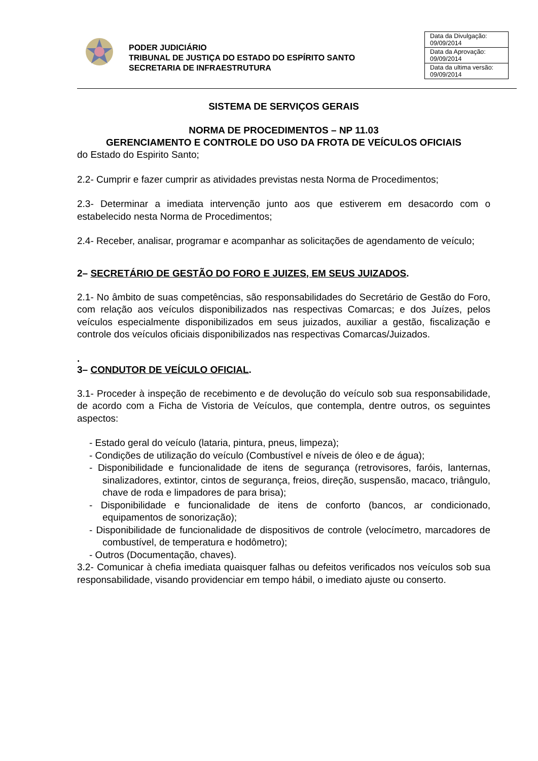PODER JUDICIÁRIO
TRIBUNAL DE JUSTIÇA DO ESTADO DO ESPÍRITO SANTO
SECRETARIA DE INFRAESTRUTURA
| Data da Divulgação: 09/09/2014 |
| Data da Aprovação: 09/09/2014 |
| Data da ultima versão: 09/09/2014 |
SISTEMA DE SERVIÇOS GERAIS
NORMA DE PROCEDIMENTOS – NP 11.03
GERENCIAMENTO E CONTROLE DO USO DA FROTA DE VEÍCULOS OFICIAIS
do Estado do Espirito Santo;
2.2- Cumprir e fazer cumprir as atividades previstas nesta Norma de Procedimentos;
2.3- Determinar a imediata intervenção junto aos que estiverem em desacordo com o estabelecido nesta Norma de Procedimentos;
2.4- Receber, analisar, programar e acompanhar as solicitações de agendamento de veículo;
2– SECRETÁRIO DE GESTÃO DO FORO E JUIZES, EM SEUS JUIZADOS.
2.1- No âmbito de suas competências, são responsabilidades do Secretário de Gestão do Foro, com relação aos veículos disponibilizados nas respectivas Comarcas; e dos Juízes, pelos veículos especialmente disponibilizados em seus juizados, auxiliar a gestão, fiscalização e controle dos veículos oficiais disponibilizados nas respectivas Comarcas/Juizados.
.
3– CONDUTOR DE VEÍCULO OFICIAL.
3.1- Proceder à inspeção de recebimento e de devolução do veículo sob sua responsabilidade, de acordo com a Ficha de Vistoria de Veículos, que contempla, dentre outros, os seguintes aspectos:
- Estado geral do veículo (lataria, pintura, pneus, limpeza);
- Condições de utilização do veículo (Combustível e níveis de óleo e de água);
- Disponibilidade e funcionalidade de itens de segurança (retrovisores, faróis, lanternas, sinalizadores, extintor, cintos de segurança, freios, direção, suspensão, macaco, triângulo, chave de roda e limpadores de para brisa);
- Disponibilidade e funcionalidade de itens de conforto (bancos, ar condicionado, equipamentos de sonorização);
- Disponibilidade de funcionalidade de dispositivos de controle (velocímetro, marcadores de combustível, de temperatura e hodômetro);
- Outros (Documentação, chaves).
3.2- Comunicar à chefia imediata quaisquer falhas ou defeitos verificados nos veículos sob sua responsabilidade, visando providenciar em tempo hábil, o imediato ajuste ou conserto.